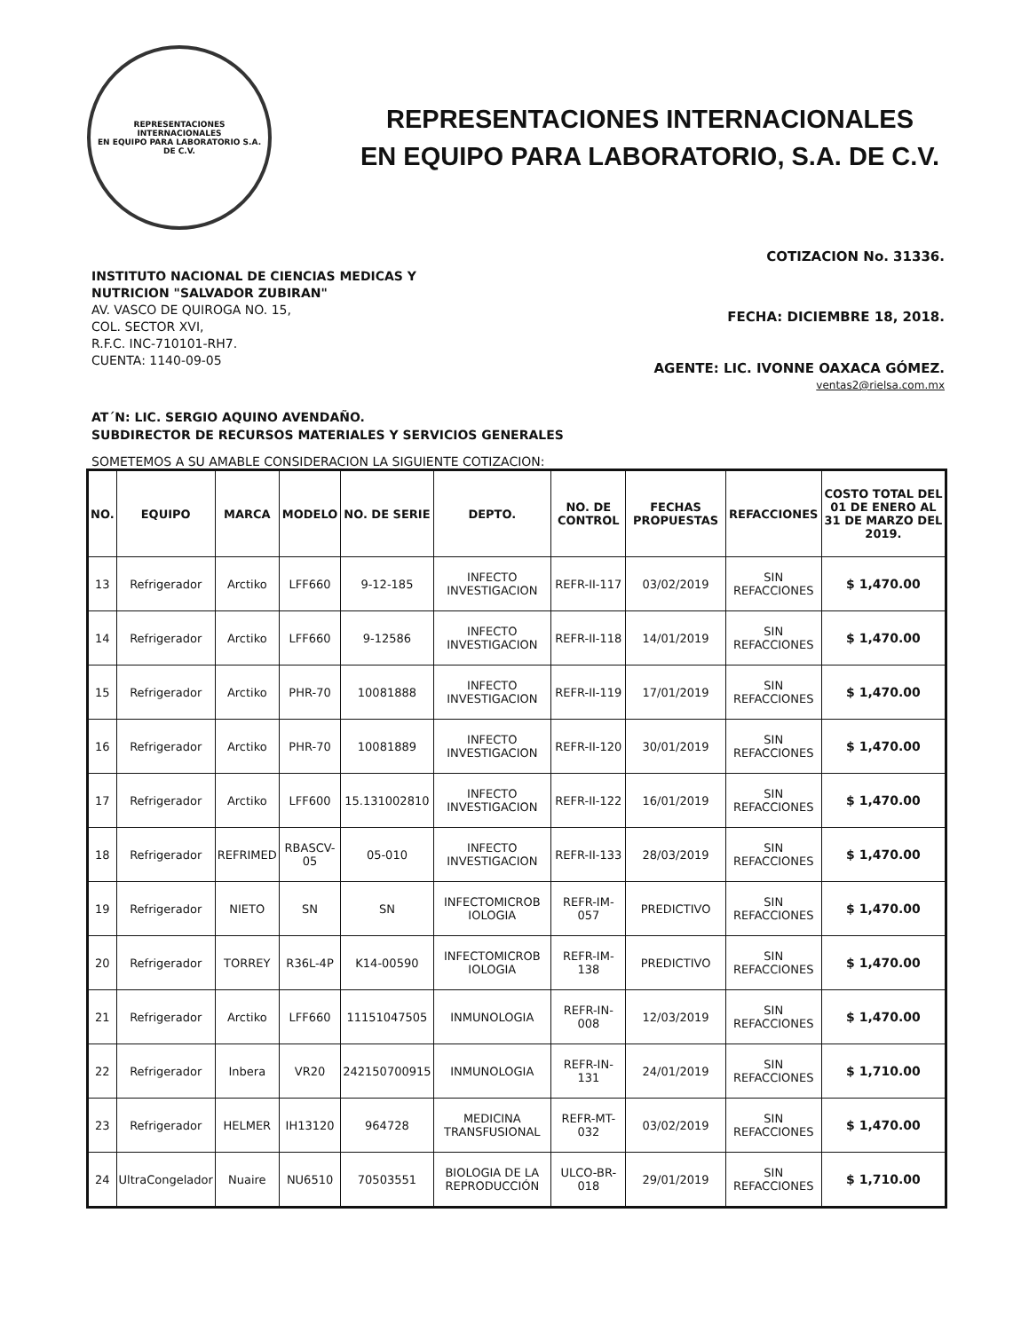REPRESENTACIONES INTERNACIONALES
EN EQUIPO PARA LABORATORIO S.A. DE C.V.
REPRESENTACIONES INTERNACIONALES
EN EQUIPO PARA LABORATORIO, S.A. DE C.V.
INSTITUTO NACIONAL DE CIENCIAS MEDICAS Y
NUTRICION "SALVADOR ZUBIRAN"
AV. VASCO DE QUIROGA NO. 15,
COL. SECTOR XVI,
R.F.C. INC-710101-RH7.
CUENTA: 1140-09-05
COTIZACION No. 31336.
FECHA: DICIEMBRE 18, 2018.
AGENTE: LIC. IVONNE OAXACA GÓMEZ.
ventas2@rielsa.com.mx
AT´N: LIC. SERGIO AQUINO AVENDAÑO.
SUBDIRECTOR DE RECURSOS MATERIALES Y SERVICIOS GENERALES
SOMETEMOS A SU AMABLE CONSIDERACION LA SIGUIENTE COTIZACION:
| NO. | EQUIPO | MARCA | MODELO | NO. DE SERIE | DEPTO. | NO. DE CONTROL | FECHAS PROPUESTAS | REFACCIONES | COSTO TOTAL DEL 01 DE ENERO AL 31 DE MARZO DEL 2019. |
| --- | --- | --- | --- | --- | --- | --- | --- | --- | --- |
| 13 | Refrigerador | Arctiko | LFF660 | 9-12-185 | INFECTO INVESTIGACION | REFR-II-117 | 03/02/2019 | SIN REFACCIONES | $ 1,470.00 |
| 14 | Refrigerador | Arctiko | LFF660 | 9-12586 | INFECTO INVESTIGACION | REFR-II-118 | 14/01/2019 | SIN REFACCIONES | $ 1,470.00 |
| 15 | Refrigerador | Arctiko | PHR-70 | 10081888 | INFECTO INVESTIGACION | REFR-II-119 | 17/01/2019 | SIN REFACCIONES | $ 1,470.00 |
| 16 | Refrigerador | Arctiko | PHR-70 | 10081889 | INFECTO INVESTIGACION | REFR-II-120 | 30/01/2019 | SIN REFACCIONES | $ 1,470.00 |
| 17 | Refrigerador | Arctiko | LFF600 | 15.131002810 | INFECTO INVESTIGACION | REFR-II-122 | 16/01/2019 | SIN REFACCIONES | $ 1,470.00 |
| 18 | Refrigerador | REFRIMED | RBASCV-05 | 05-010 | INFECTO INVESTIGACION | REFR-II-133 | 28/03/2019 | SIN REFACCIONES | $ 1,470.00 |
| 19 | Refrigerador | NIETO | SN | SN | INFECTOMICROB IOLOGIA | REFR-IM-057 | PREDICTIVO | SIN REFACCIONES | $ 1,470.00 |
| 20 | Refrigerador | TORREY | R36L-4P | K14-00590 | INFECTOMICROB IOLOGIA | REFR-IM-138 | PREDICTIVO | SIN REFACCIONES | $ 1,470.00 |
| 21 | Refrigerador | Arctiko | LFF660 | 11151047505 | INMUNOLOGIA | REFR-IN-008 | 12/03/2019 | SIN REFACCIONES | $ 1,470.00 |
| 22 | Refrigerador | Inbera | VR20 | 242150700915 | INMUNOLOGIA | REFR-IN-131 | 24/01/2019 | SIN REFACCIONES | $ 1,710.00 |
| 23 | Refrigerador | HELMER | IH13120 | 964728 | MEDICINA TRANSFUSIONAL | REFR-MT-032 | 03/02/2019 | SIN REFACCIONES | $ 1,470.00 |
| 24 | UltraCongelador | Nuaire | NU6510 | 70503551 | BIOLOGIA DE LA REPRODUCCIÓN | ULCO-BR-018 | 29/01/2019 | SIN REFACCIONES | $ 1,710.00 |